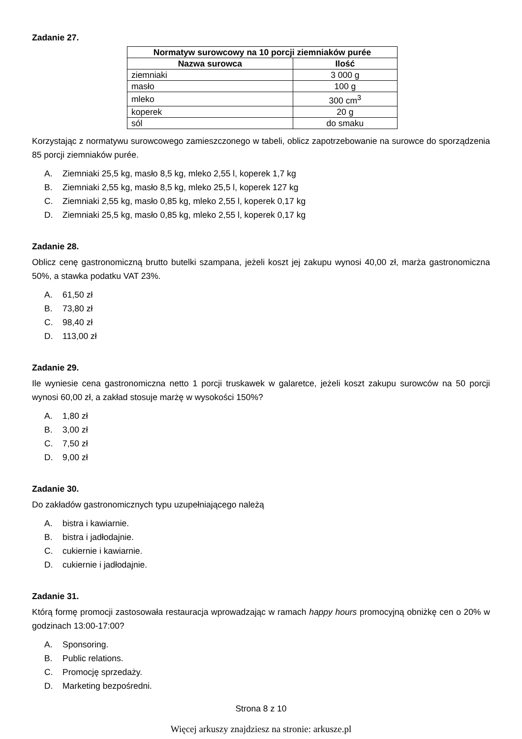Zadanie 27.
| Normatyw surowcowy na 10 porcji ziemniaków purée | |
| --- | --- |
| Nazwa surowca | Ilość |
| ziemniaki | 3 000 g |
| masło | 100 g |
| mleko | 300 cm<sup>3</sup> |
| koperek | 20 g |
| sól | do smaku |
Korzystając z normatywu surowcowego zamieszczonego w tabeli, oblicz zapotrzebowanie na surowce do sporządzenia 85 porcji ziemniaków purée.
A. Ziemniaki 25,5 kg, masło 8,5 kg, mleko 2,55 l, koperek 1,7 kg
B. Ziemniaki 2,55 kg, masło 8,5 kg, mleko 25,5 l, koperek 127 kg
C. Ziemniaki 2,55 kg, masło 0,85 kg, mleko 2,55 l, koperek 0,17 kg
D. Ziemniaki 25,5 kg, masło 0,85 kg, mleko 2,55 l, koperek 0,17 kg
Zadanie 28.
Oblicz cenę gastronomiczną brutto butelki szampana, jeżeli koszt jej zakupu wynosi 40,00 zł, marża gastronomiczna 50%, a stawka podatku VAT 23%.
A. 61,50 zł
B. 73,80 zł
C. 98,40 zł
D. 113,00 zł
Zadanie 29.
Ile wyniesie cena gastronomiczna netto 1 porcji truskawek w galaretce, jeżeli koszt zakupu surowców na 50 porcji wynosi 60,00 zł, a zakład stosuje marżę w wysokości 150%?
A. 1,80 zł
B. 3,00 zł
C. 7,50 zł
D. 9,00 zł
Zadanie 30.
Do zakładów gastronomicznych typu uzupełniającego należą
A. bistra i kawiarnie.
B. bistra i jadłodajnie.
C. cukiernie i kawiarnie.
D. cukiernie i jadłodajnie.
Zadanie 31.
Którą formę promocji zastosowała restauracja wprowadzając w ramach happy hours promocyjną obniżkę cen o 20% w godzinach 13:00-17:00?
A. Sponsoring.
B. Public relations.
C. Promocję sprzedaży.
D. Marketing bezpośredni.
Strona 8 z 10
Więcej arkuszy znajdziesz na stronie: arkusze.pl